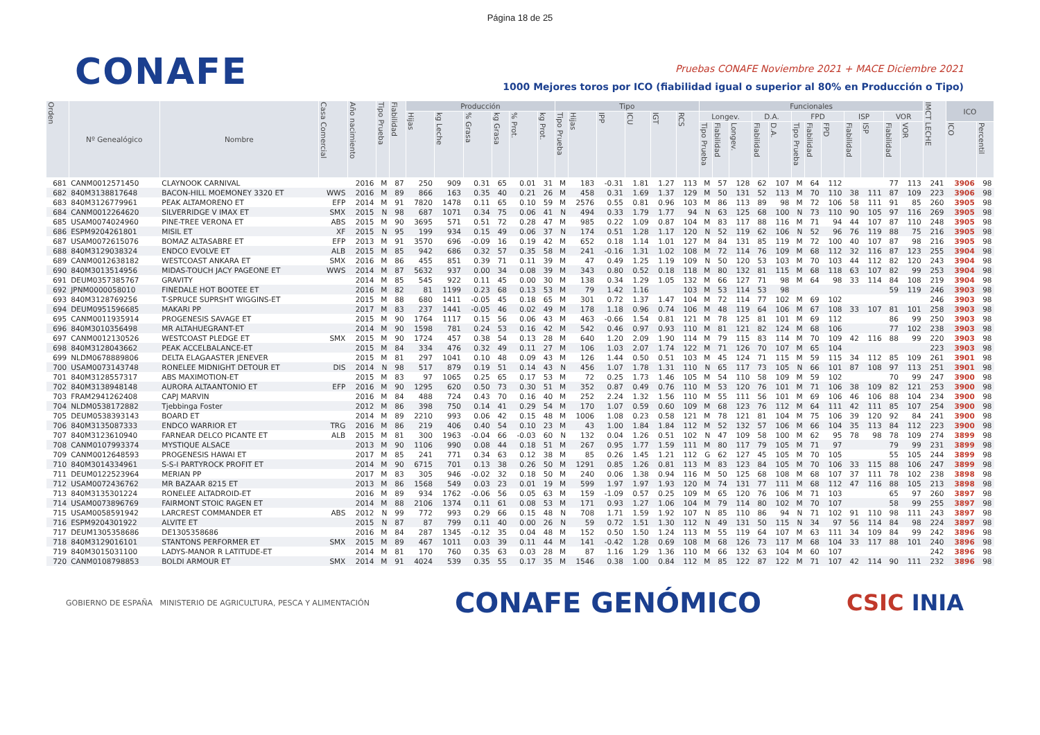Página 18 de 25
CONAFE
Pruebas CONAFE Noviembre 2021 + MACE Diciembre 2021
1000 Mejores toros por ICO (fiabilidad igual o superior al 80% en Producción o Tipo)
| Orden | Nº Genealógico | Nombre | Casa Comercial | Año nacimiento | Tipo Prueba | Fiabilidad | Producción | | | | | | Tipo | | | | | | Funcionales | | | | | | | | | | | | IMCT LECHE | ICO | |
| --- | --- | --- | --- | --- | --- | --- | --- | --- | --- | --- | --- | --- | --- | --- | --- | --- | --- | --- | --- | --- | --- | --- | --- | --- | --- | --- | --- | --- | --- | --- | --- | --- | --- |
| | | | | | | | Hijas | kg Leche | % Grasa | kg Grasa | % Prot. | kg Prot. | Tipo Prueba | Hijas | IPP | ICU | IGT | RCS | Longev. | | | D.A. | | FPD | | | ISP | | VOR | | | | |
| | | | | | | | | | | | | | | | | | | | Tipo Prueba | Fiabilidad | Longev. | Fiabilidad | D.A. | Tipo Prueba | Fiabilidad | FPD | Fiabilidad | ISP | Fiabilidad | VOR | | ICO | Percentil |
| 681 | CANM0012571450 | CLAYNOOK CARNIVAL | | 2016 | M | 87 | 250 | 909 | 0.31 | 65 | 0.01 | 31 | M | 183 | -0.31 | 1.81 | 1.27 | 113 | M | 57 | 128 | 62 | 107 | M | 64 | 112 | | | 77 | 113 | 241 | 3906 | 98 |
| 682 | 840M3138817648 | BACON-HILL MOEMONEY 3320 ET | WWS | 2016 | M | 89 | 866 | 163 | 0.35 | 40 | 0.21 | 26 | M | 458 | 0.31 | 1.69 | 1.37 | 129 | M | 50 | 131 | 52 | 113 | M | 70 | 110 | 38 | 111 | 87 | 109 | 223 | 3906 | 98 |
| 683 | 840M3126779961 | PEAK ALTAMORENO ET | EFP | 2014 | M | 91 | 7820 | 1478 | 0.11 | 65 | 0.10 | 59 | M | 2576 | 0.55 | 0.81 | 0.96 | 103 | M | 86 | 113 | 89 | 98 | M | 72 | 106 | 58 | 111 | 91 | 85 | 260 | 3905 | 98 |
| 684 | CANM0012264620 | SILVERRIDGE V IMAX ET | SMX | 2015 | N | 98 | 687 | 1071 | 0.34 | 75 | 0.06 | 41 | N | 494 | 0.33 | 1.79 | 1.77 | 94 | N | 63 | 125 | 68 | 100 | N | 73 | 110 | 90 | 105 | 97 | 116 | 269 | 3905 | 98 |
| 685 | USAM0074024960 | PINE-TREE VERONA ET | ABS | 2015 | M | 90 | 3695 | 571 | 0.51 | 72 | 0.28 | 47 | M | 985 | 0.22 | 1.09 | 0.87 | 104 | M | 83 | 117 | 88 | 116 | M | 71 | 94 | 44 | 107 | 87 | 110 | 248 | 3905 | 98 |
| 686 | ESPM9204261801 | MISIL ET | XF | 2015 | N | 95 | 199 | 934 | 0.15 | 49 | 0.06 | 37 | N | 174 | 0.51 | 1.28 | 1.17 | 120 | N | 52 | 119 | 62 | 106 | N | 52 | 96 | 76 | 119 | 88 | 75 | 216 | 3905 | 98 |
| 687 | USAM0072615076 | BOMAZ ALTASABRE ET | EFP | 2013 | M | 91 | 3570 | 696 | -0.09 | 16 | 0.19 | 42 | M | 652 | 0.18 | 1.14 | 1.01 | 127 | M | 84 | 131 | 85 | 119 | M | 72 | 100 | 40 | 107 | 87 | 98 | 216 | 3905 | 98 |
| 688 | 840M3129038324 | ENDCO EVOLVE ET | ALB | 2015 | M | 85 | 942 | 686 | 0.32 | 57 | 0.35 | 58 | M | 241 | -0.16 | 1.31 | 1.02 | 108 | M | 72 | 114 | 76 | 109 | M | 68 | 112 | 32 | 116 | 87 | 123 | 255 | 3904 | 98 |
| 689 | CANM0012638182 | WESTCOAST ANKARA ET | SMX | 2016 | M | 86 | 455 | 851 | 0.39 | 71 | 0.11 | 39 | M | 47 | 0.49 | 1.25 | 1.19 | 109 | N | 50 | 120 | 53 | 103 | M | 70 | 103 | 44 | 112 | 82 | 120 | 243 | 3904 | 98 |
| 690 | 840M3013514956 | MIDAS-TOUCH JACY PAGEONE ET | WWS | 2014 | M | 87 | 5632 | 937 | 0.00 | 34 | 0.08 | 39 | M | 343 | 0.80 | 0.52 | 0.18 | 118 | M | 80 | 132 | 81 | 115 | M | 68 | 118 | 63 | 107 | 82 | 99 | 253 | 3904 | 98 |
| 691 | DEUM0357385767 | GRAVITY | | 2014 | M | 85 | 545 | 922 | 0.11 | 45 | 0.00 | 30 | M | 138 | 0.34 | 1.29 | 1.05 | 132 | M | 66 | 127 | 71 | 98 | M | 64 | 98 | 33 | 114 | 84 | 108 | 219 | 3904 | 98 |
| 692 | JPNM0000058010 | FINEDALE HOT BOOTEE ET | | 2016 | M | 82 | 81 | 1199 | 0.23 | 68 | 0.13 | 53 | M | 79 | 1.42 | 1.16 | | 103 | M | 53 | 114 | 53 | 98 | | | | | | 59 | 119 | 246 | 3903 | 98 |
| 693 | 840M3128769256 | T-SPRUCE SUPRSHT WIGGINS-ET | | 2015 | M | 88 | 680 | 1411 | -0.05 | 45 | 0.18 | 65 | M | 301 | 0.72 | 1.37 | 1.47 | 104 | M | 72 | 114 | 77 | 102 | M | 69 | 102 | | | | | 246 | 3903 | 98 |
| 694 | DEUM0951596685 | MAKARI PP | | 2017 | M | 83 | 237 | 1441 | -0.05 | 46 | 0.02 | 49 | M | 178 | 1.18 | 0.96 | 0.74 | 106 | M | 48 | 119 | 64 | 106 | M | 67 | 108 | 33 | 107 | 81 | 101 | 258 | 3903 | 98 |
| 695 | CANM0011935914 | PROGENESIS SAVAGE ET | | 2015 | M | 90 | 1764 | 1117 | 0.15 | 56 | 0.06 | 43 | M | 463 | -0.66 | 1.54 | 0.81 | 121 | M | 78 | 125 | 81 | 101 | M | 69 | 112 | | | 86 | 99 | 250 | 3903 | 98 |
| 696 | 840M3010356498 | MR ALTAHUEGRANT-ET | | 2014 | M | 90 | 1598 | 781 | 0.24 | 53 | 0.16 | 42 | M | 542 | 0.46 | 0.97 | 0.93 | 110 | M | 81 | 121 | 82 | 124 | M | 68 | 106 | | | 77 | 102 | 238 | 3903 | 98 |
| 697 | CANM0012130526 | WESTCOAST PLEDGE ET | SMX | 2015 | M | 90 | 1724 | 457 | 0.38 | 54 | 0.13 | 28 | M | 640 | 1.20 | 2.09 | 1.90 | 114 | M | 79 | 115 | 83 | 114 | M | 70 | 109 | 42 | 116 | 88 | 99 | 220 | 3903 | 98 |
| 698 | 840M3128043662 | PEAK ACCELBALANCE-ET | | 2015 | M | 84 | 334 | 476 | 0.32 | 49 | 0.11 | 27 | M | 106 | 1.03 | 2.07 | 1.74 | 122 | M | 71 | 126 | 70 | 107 | M | 65 | 104 | | | | | 223 | 3903 | 98 |
| 699 | NLDM0678889806 | DELTA ELAGAASTER JENEVER | | 2015 | M | 81 | 297 | 1041 | 0.10 | 48 | 0.09 | 43 | M | 126 | 1.44 | 0.50 | 0.51 | 103 | M | 45 | 124 | 71 | 115 | M | 59 | 115 | 34 | 112 | 85 | 109 | 261 | 3901 | 98 |
| 700 | USAM0073143748 | RONELEE MIDNIGHT DETOUR ET | DIS | 2014 | N | 98 | 517 | 879 | 0.19 | 51 | 0.14 | 43 | N | 456 | 1.07 | 1.78 | 1.31 | 110 | N | 65 | 117 | 73 | 105 | N | 66 | 101 | 87 | 108 | 97 | 113 | 251 | 3901 | 98 |
| 701 | 840M3128557317 | ABS MAXIMOTION-ET | | 2015 | M | 83 | 97 | 1065 | 0.25 | 65 | 0.17 | 53 | M | 72 | 0.25 | 1.73 | 1.46 | 105 | M | 54 | 110 | 58 | 109 | M | 59 | 102 | | | 70 | 99 | 247 | 3900 | 98 |
| 702 | 840M3138948148 | AURORA ALTAANTONIO ET | EFP | 2016 | M | 90 | 1295 | 620 | 0.50 | 73 | 0.30 | 51 | M | 352 | 0.87 | 0.49 | 0.76 | 110 | M | 53 | 120 | 76 | 101 | M | 71 | 106 | 38 | 109 | 82 | 121 | 253 | 3900 | 98 |
| 703 | FRAM2941262408 | CAPJ MARVIN | | 2016 | M | 84 | 488 | 724 | 0.43 | 70 | 0.16 | 40 | M | 252 | 2.24 | 1.32 | 1.56 | 110 | M | 55 | 111 | 56 | 101 | M | 69 | 106 | 46 | 106 | 88 | 104 | 234 | 3900 | 98 |
| 704 | NLDM0538172882 | Tjebbinga Foster | | 2012 | M | 86 | 398 | 750 | 0.14 | 41 | 0.29 | 54 | M | 170 | 1.07 | 0.59 | 0.60 | 109 | M | 68 | 123 | 76 | 112 | M | 64 | 111 | 42 | 111 | 85 | 107 | 254 | 3900 | 98 |
| 705 | DEUM0538393143 | BOARD ET | | 2014 | M | 89 | 2210 | 993 | 0.06 | 42 | 0.15 | 48 | M | 1006 | 1.08 | 0.23 | 0.58 | 121 | M | 78 | 121 | 81 | 104 | M | 75 | 106 | 39 | 120 | 92 | 84 | 241 | 3900 | 98 |
| 706 | 840M3135087333 | ENDCO WARRIOR ET | TRG | 2016 | M | 86 | 219 | 406 | 0.40 | 54 | 0.10 | 23 | M | 43 | 1.00 | 1.84 | 1.84 | 112 | M | 52 | 132 | 57 | 106 | M | 66 | 104 | 35 | 113 | 84 | 112 | 223 | 3900 | 98 |
| 707 | 840M3123610940 | FARNEAR DELCO PICANTE ET | ALB | 2015 | M | 81 | 300 | 1963 | -0.04 | 66 | -0.03 | 60 | N | 132 | 0.04 | 1.26 | 0.51 | 102 | N | 47 | 109 | 58 | 100 | M | 62 | 95 | 78 | 98 | 78 | 109 | 274 | 3899 | 98 |
| 708 | CANM0107993374 | MYSTIQUE ALSACE | | 2013 | M | 90 | 1106 | 990 | 0.08 | 44 | 0.18 | 51 | M | 267 | 0.95 | 1.77 | 1.59 | 111 | M | 80 | 117 | 79 | 105 | M | 71 | 97 | | | 79 | 99 | 231 | 3899 | 98 |
| 709 | CANM0012648593 | PROGENESIS HAWAI ET | | 2017 | M | 85 | 241 | 771 | 0.34 | 63 | 0.12 | 38 | M | 85 | 0.26 | 1.45 | 1.21 | 112 | G | 62 | 127 | 45 | 105 | M | 70 | 105 | | | 55 | 105 | 244 | 3899 | 98 |
| 710 | 840M3014334961 | S-S-I PARTYROCK PROFIT ET | | 2014 | M | 90 | 6715 | 701 | 0.13 | 38 | 0.26 | 50 | M | 1291 | 0.85 | 1.26 | 0.81 | 113 | M | 83 | 123 | 84 | 105 | M | 70 | 106 | 33 | 115 | 88 | 106 | 247 | 3899 | 98 |
| 711 | DEUM0122523964 | MERIAN PP | | 2017 | M | 83 | 305 | 946 | -0.02 | 32 | 0.18 | 50 | M | 240 | 0.06 | 1.38 | 0.94 | 116 | M | 50 | 125 | 68 | 108 | M | 68 | 107 | 37 | 111 | 78 | 102 | 238 | 3898 | 98 |
| 712 | USAM0072436762 | MR BAZAAR 8215 ET | | 2013 | M | 86 | 1568 | 549 | 0.03 | 23 | 0.01 | 19 | M | 599 | 1.97 | 1.97 | 1.93 | 120 | M | 74 | 131 | 77 | 111 | M | 68 | 112 | 47 | 116 | 88 | 105 | 213 | 3898 | 98 |
| 713 | 840M3135301224 | RONELEE ALTADROID-ET | | 2016 | M | 89 | 934 | 1762 | -0.06 | 56 | 0.05 | 63 | M | 159 | -1.09 | 0.57 | 0.25 | 109 | M | 65 | 120 | 76 | 106 | M | 71 | 103 | | | 65 | 97 | 260 | 3897 | 98 |
| 714 | USAM0073896769 | FAIRMONT STOIC RAGEN ET | | 2014 | M | 88 | 2106 | 1374 | 0.11 | 61 | 0.08 | 53 | M | 171 | 0.93 | 1.27 | 1.06 | 104 | M | 79 | 114 | 80 | 102 | M | 70 | 107 | | | 58 | 99 | 255 | 3897 | 98 |
| 715 | USAM0058591942 | LARCREST COMMANDER ET | ABS | 2012 | N | 99 | 772 | 993 | 0.29 | 66 | 0.15 | 48 | N | 708 | 1.71 | 1.59 | 1.92 | 107 | N | 85 | 110 | 86 | 94 | N | 71 | 102 | 91 | 110 | 98 | 111 | 243 | 3897 | 98 |
| 716 | ESPM9204301922 | ALVITE ET | | 2015 | N | 87 | 87 | 799 | 0.11 | 40 | 0.00 | 26 | N | 59 | 0.72 | 1.51 | 1.30 | 112 | N | 49 | 131 | 50 | 115 | N | 34 | 97 | 56 | 114 | 84 | 98 | 224 | 3897 | 98 |
| 717 | DEUM1305358686 | DE1305358686 | | 2016 | M | 84 | 287 | 1345 | -0.12 | 35 | 0.04 | 48 | M | 152 | 0.50 | 1.50 | 1.24 | 113 | M | 55 | 119 | 64 | 107 | M | 63 | 111 | 34 | 109 | 84 | 99 | 242 | 3896 | 98 |
| 718 | 840M3129016101 | STANTONS PERFORMER ET | SMX | 2015 | M | 89 | 467 | 1011 | 0.03 | 39 | 0.11 | 44 | M | 141 | -0.42 | 1.28 | 0.69 | 108 | M | 68 | 126 | 73 | 117 | M | 68 | 104 | 33 | 117 | 88 | 101 | 240 | 3896 | 98 |
| 719 | 840M3015031100 | LADYS-MANOR R LATITUDE-ET | | 2014 | M | 81 | 170 | 760 | 0.35 | 63 | 0.03 | 28 | M | 87 | 1.16 | 1.29 | 1.36 | 110 | M | 66 | 132 | 63 | 104 | M | 60 | 107 | | | | | 242 | 3896 | 98 |
| 720 | CANM0108798853 | BOLDI ARMOUR ET | SMX | 2014 | M | 91 | 4024 | 539 | 0.35 | 55 | 0.17 | 35 | M | 1546 | 0.38 | 1.00 | 0.84 | 112 | M | 85 | 122 | 87 | 122 | M | 71 | 107 | 42 | 114 | 90 | 111 | 232 | 3896 | 98 |
GOBIERNO DE ESPAÑA MINISTERIO DE AGRICULTURA, PESCA Y ALIMENTACIÓN
CONAFE GENÓMICO
CSIC INIA